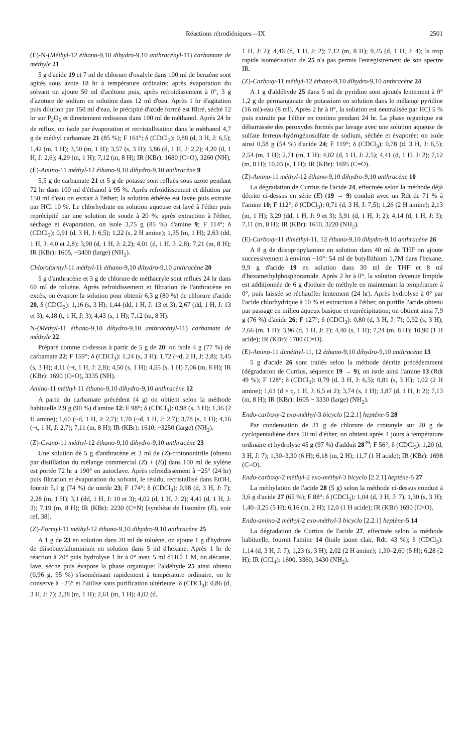Réactions rétrodiéniques—IX 2501
(E)-N-(Méthyl-12 éthano-9,10 dihydro-9,10 anthracényl-11) carbamate de méthyle 21
5 g d'acide 19 et 7 ml de chlorure d'oxalyle dans 100 ml de benzène sont agités sous azote 18 hr à température ordinaire; après évaporation du solvant on ajoute 50 ml d'acétone puis, après refroidissement à 0°, 3 g d'azoture de sodium en solution dans 12 ml d'eau. Après 1 hr d'agitation puis dilution par 150 ml d'eau, le précipité d'azide formé est filtré, séché 12 hr sur P<sub>2</sub>O<sub>5</sub> et directement redissous dans 100 ml de méthanol. Après 24 hr de reflux, on isole par évaporation et recristallisation dans le méthanol 4,7 g de méthyl carbamate 21 (85 %); F 161°; δ (CDCl<sub>3</sub>): 0,88 (d, 3 H, J: 6,5); 1,42 (m, 1 H); 3,50 (m, 1 H); 3,57 (s, 3 H); 3,86 (d, 1 H, J: 2,2); 4,20 (d, 1 H, J: 2,6); 4,29 (m, 1 H); 7,12 (m, 8 H); IR (KBr): 1680 (C=O), 3260 (NH).
(E)-Amino-11 méthyl-12 éthano-9,10 dihydro-9,10 anthracène 9
5,5 g de carbamate 21 et 5 g de potasse sont refluës sous azote pendant 72 hr dans 100 ml d'éthanol à 95 %. Après refroidissement et dilution par 150 ml d'eau on extrait à l'éther; la solution éthérée est lavée puis extraite par HCl 10 %. Le chlorhydrate en solution aqueuse est lavé à l'éther puis reprécipité par une solution de soude à 20 %; après extraction à l'éther, séchage et évaporation, on isole 3,75 g (85 %) d'amine 9; F 114°; δ (CDCl<sub>3</sub>): 0,91 (d, 3 H, J: 6,5); 1,22 (s, 2 H amine); 1,35 (m, 1 H); 2,63 (dd, 1 H, J: 4,0 et 2,8); 3,90 (d, 1 H, J: 2,2); 4,01 (d, 1 H, J: 2,8); 7,21 (m, 8 H); IR (KBr): 1605, ~3400 (large) (NH<sub>2</sub>).
Chloroformyl-11 méthyl-11 éthano-9,10 dihydro-9,10 anthracène 20
5 g d'anthracène et 3 g de chlorure de méthacryle sont refluës 24 hr dans 60 ml de toluène. Après refroidissement et filtration de l'anthracène en excès, on évapore la solution pour obtenir 6,3 g (80 %) de chlorure d'acide 20, δ (CDCl<sub>3</sub>): 1,16 (s, 3 H); 1,44 (dd, 1 H, J: 13 et 3); 2,67 (dd, 1 H, J: 13 et 3); 4,18 (t, 1 H, J: 3); 4,43 (s, 1 H); 7,12 (m, 8 H).
N-(Méthyl-11 éthano-9,10 dihydro-9,10 anthracényl-11) carbamate de méthyle 22
Préparé comme ci-dessus à partir de 5 g de 20: on isole 4 g (77 %) de carbamate 22; F 159°; δ (CDCl<sub>3</sub>): 1,24 (s, 3 H); 1,72 (~d, 2 H, J: 2,8); 3,45 (s, 3 H); 4,11 (~t, 1 H, J: 2,8); 4,50 (s, 1 H); 4,55 (s, 1 H) 7,06 (m, 8 H); IR (KBr): 1690 (C=O), 3335 (NH).
Amino-11 méthyl-11 éthano-9,10 dihydro-9,10 anthracène 12
A partir du carbamate précédent (4 g) on obtient selon la méthode habituelle 2,9 g (90 %) d'amine 12; F 98°; δ (CDCl<sub>3</sub>): 0,98 (s, 3 H); 1,36 (2 H amine); 1,60 (~d, 1 H, J: 2,7); 1,70 (~d, 1 H, J: 2,7); 3,78 (s, 1 H); 4,16 (~t, 1 H, J: 2,7); 7,11 (m, 8 H); IR (KBr): 1610, ~3250 (large) (NH<sub>2</sub>).
(Z)-Cyano-11 méthyl-12 éthano-9,10 dihydro-9,10 anthracène 23
Une solution de 5 g d'anthracène et 3 ml de (Z)-crotononitrile [obtenu par distillation du mélange commercial (Z) + (E)] dans 100 ml de xylène est portée 72 hr a 190° en autoclave. Après refroidissement à −25° (24 hr) puis filtration et évaporation du solvant, le résidu, recristallisé dans EtOH, fournit 5,1 g (74 %) de nitrile 23; F 174°; δ (CDCl<sub>3</sub>): 0,98 (d, 3 H, J: 7); 2,28 (m, 1 H); 3,1 (dd, 1 H, J: 10 et 3); 4,02 (d, 1 H, J: 2); 4,41 (d, 1 H, J: 3); 7,19 (m, 8 H); IR (KBr): 2230 (C≡N) [synthèse de l'isomère (E), voir ref. 38].
(Z)-Formyl-11 méthyl-12 éthano-9,10 dihydro-9,10 anthracène 25
A 1 g de 23 en solution dans 20 ml de toluène, on ajoute 1 g d'hydrure de diisobutylaluminium en solution dans 5 ml d'hexane. Après 1 hr de réaction à 20° puis hydrolyse 1 hr à 0° avec 5 ml d'HCl 1 M, on décante, lave, sèche puis évapore la phase organique: l'aldéhyde 25 ainsi obtenu (0,96 g, 95 %) s'isomérisant rapidement à température ordinaire, on le conserve à −25° et l'utilise sans purification ultérieure. δ (CDCl<sub>3</sub>): 0,86 (d, 3 H, J: 7); 2,38 (m, 1 H); 2,61 (m, 1 H); 4,02 (d,
1 H, J: 2); 4,46 (d, 1 H, J: 2); 7,12 (m, 8 H); 9,25 (d, 1 H, J: 4); la trop rapide isomérisation de 25 n'a pas permis l'enregistrement de son spectre IR.
(Z)-Carboxy-11 méthyl-12 éthano-9,10 dihydro-9,10 anthracène 24
A 1 g d'aldéhyde 25 dans 5 ml de pyridine sont ajoutés lentement à 0° 1,2 g de permanganate de potassium en solution dans le mélange pyridine (16 ml)-eau (8 ml). Après 2 hr à 0°, la solution est neutralisée par HCl 5 % puis extraite par l'éther en continu pendant 24 hr. La phase organique est débarrassée des peroxydes formés par lavage avec une solution aqueuse de sulfate ferreux-hydrogénosulfate de sodium, séchée et évaporée: on isole ainsi 0,58 g (54 %) d'acide 24; F 119°; δ (CDCl<sub>3</sub>): 0,78 (d, 3 H, J: 6,5); 2,54 (m, 1 H); 2,71 (m, 1 H); 4,02 (d, 1 H, J: 2,5); 4,41 (d, 1 H, J: 2); 7,12 (m, 8 H); 10,03 (s, 1 H); IR (KBr): 1695 (C=O).
(Z)-Amino-11 méthyl-12 éthano-9,10 dihydro-9,10 anthracène 10
La dégradation de Curtius de l'acide 24, effectuée selon la méthode déjà décrite ci-dessus en série (E) (19 → 9) conduit avec un Rdt de 71 % à l'amine 10; F 112°; δ (CDCl<sub>3</sub>): 0,71 (d, 3 H, J: 7,5); 1,26 (2 H amine); 2,13 (m, 1 H); 3,29 (dd, 1 H, J: 9 et 3); 3,91 (d, 1 H, J: 2); 4,14 (d, 1 H, J: 3); 7,11 (m, 8 H); IR (KBr): 1610, 3220 (NH<sub>2</sub>).
(E)-Carboxy-11 diméthyl-11, 12 éthano-9,10 dihydro-9,10 anthracène 26
A 8 g de diisopropylamine en solution dans 40 ml de THF on ajoute successivement à environ −10°: 54 ml de butyllithium 1,7M dans l'hexane, 9,9 g d'acide 19 en solution dans 30 ml de THF et 8 ml d'hexamethylphosphoramide. Après 2 hr à 0°, la solution devenue limpide est additionnée de 6 g d'iodure de méthyle en maintenant la température à 0°, puis laissée se réchauffer lentement (24 hr). Après hydrolyse à 0° par l'acide chlorhydrique à 10 % et extraction à l'éther, on purifie l'acide obtenu par passage en milieu aqueux basique et reprécipitation; on obtient ainsi 7,9 g (76 %) d'acide 26; F 127°; δ (CDCl<sub>3</sub>): 0,80 (d, 3 H, J: 7); 0,92 (s, 3 H); 2,66 (m, 1 H); 3,96 (d, 1 H, J: 2); 4,40 (s, 1 H); 7,24 (m, 8 H); 10,90 (1 H acide); IR (KBr): 1700 (C=O).
(E)-Amino-11 diméthyl-11, 12 éthano-9,10 dihydro-9,10 anthracène 13
5 g d'acide 26 sont traités selon la méthode décrite précédemment (dégradation de Curtius, séquence 19 → 9), on isole ainsi l'amine 13 (Rdt 49 %); F 128°; δ (CDCl<sub>3</sub>): 0,79 (d, 3 H, J: 6,5); 0,81 (s, 3 H); 1,02 (2 H amine); 1,61 (d × q, 1 H, J: 6,5 et 2); 3,74 (s, 1 H); 3,87 (d, 1 H, J: 2); 7,13 (m, 8 H); IR (KBr): 1605 ~ 3330 (large) (NH<sub>2</sub>).
Endo-carboxy-2 exo-méthyl-3 bicyclo [2.2.1] heptène-5 28
Par condensation de 31 g de chlorure de crotonyle sur 20 g de cyclopentadiène dans 50 ml d'éther, on obtient après 4 jours à température ordinaire et hydrolyse 45 g (97 %) d'adduit 28<sup>39</sup>; F 56°; δ (CDCl<sub>3</sub>): 1,20 (d, 3 H, J: 7); 1,30–3,30 (6 H); 6,18 (m, 2 H); 11,7 (1 H acide); IR (KBr): 1698 (C=O).
Endo-carboxy-2 méthyl-2 exo-méthyl-3 bicyclo [2.2.1] heptène-5 27
La méthylation de l'acide 28 (5 g) selon la méthode ci-dessus conduit à 3,6 g d'acide 27 (65 %); F 88°; δ (CDCl<sub>3</sub>): 1,04 (d, 3 H, J: 7), 1,30 (s, 3 H); 1,40–3,25 (5 H); 6,16 (m, 2 H); 12,0 (1 H acide); IR (KBr) 1690 (C=O).
Endo-amino-2 méthyl-2 exo-méthyl-3 bicyclo [2.2.1] heptène-5 14
La dégradation de Curtius de l'acide 27, effectuée selon la méthode habituelle, fournit l'amine 14 (huile jaune clair, Rdt: 43 %); δ (CDCl<sub>3</sub>): 1,14 (d, 3 H, J: 7); 1,23 (s, 3 H); 2,02 (2 H amine); 1,30–2,60 (5 H); 6,28 (2 H); IR (CCl<sub>4</sub>): 1600, 3360, 3430 (NH<sub>2</sub>).